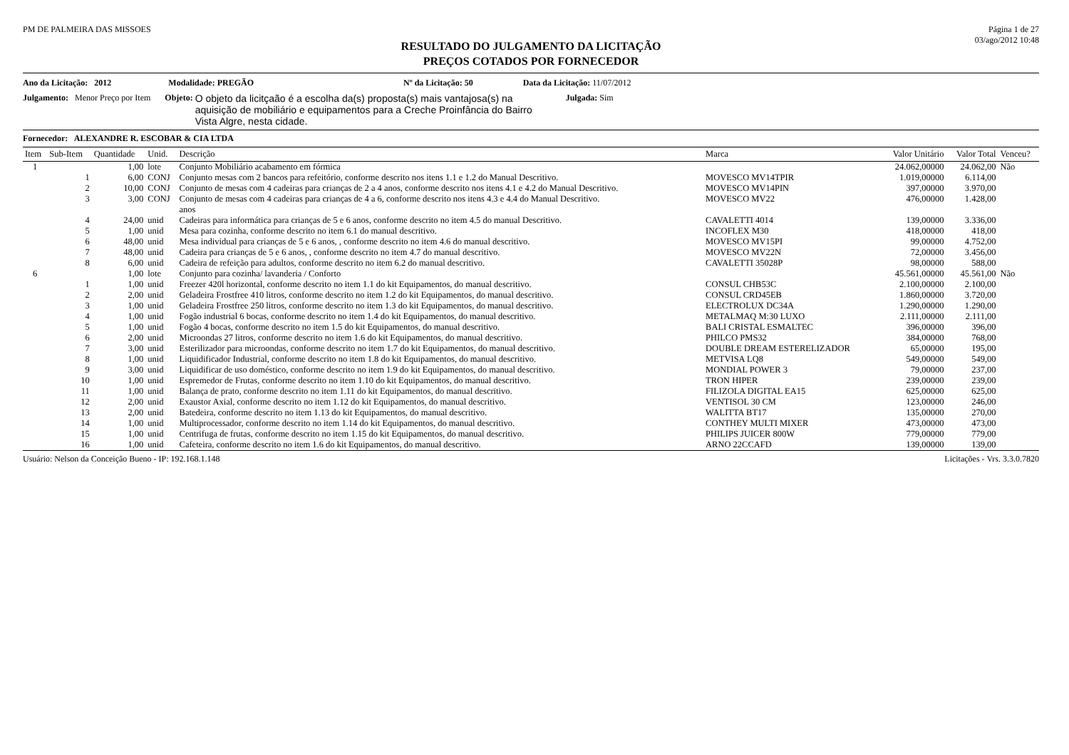PM DE PALMEIRA DAS MISSOES Página 1 de 27
03/ago/2012 10:48
RESULTADO DO JULGAMENTO DA LICITAÇÃO
PREÇOS COTADOS POR FORNECEDOR
Ano da Licitação: 2012 Modalidade: PREGÃO Nº da Licitação: 50 Data da Licitação: 11/07/2012
Julgamento: Menor Preço por Item Objeto: O objeto da licitçaão é a escolha da(s) proposta(s) mais vantajosa(s) na aquisição de mobiliário e equipamentos para a Creche Proinfância do Bairro Vista Algre, nesta cidade. Julgada: Sim
Fornecedor: ALEXANDRE R. ESCOBAR & CIA LTDA
| Item | Sub-Item | Quantidade | Unid. | Descrição | Marca | Valor Unitário | Valor Total | Venceu? |
| --- | --- | --- | --- | --- | --- | --- | --- | --- |
| 1 | | 1,00 | lote | Conjunto Mobiliário acabamento em fórmica | | 24.062,00000 | 24.062,00 | Não |
| | 1 | 6,00 | CONJ | Conjunto mesas com 2 bancos para refeitório, conforme descrito nos itens 1.1 e 1.2 do Manual Descritivo. | MOVESCO MV14TPIR | 1.019,00000 | 6.114,00 | |
| | 2 | 10,00 | CONJ | Conjunto de mesas com 4 cadeiras para crianças de 2 a 4 anos, conforme descrito nos itens 4.1 e 4.2 do Manual Descritivo. | MOVESCO MV14PIN | 397,00000 | 3.970,00 | |
| | 3 | 3,00 | CONJ | Conjunto de mesas com 4 cadeiras para crianças de 4 a 6, conforme descrito nos itens 4.3 e 4.4 do Manual Descritivo. anos | MOVESCO MV22 | 476,00000 | 1.428,00 | |
| | 4 | 24,00 | unid | Cadeiras para informática para crianças de 5 e 6 anos, conforme descrito no item 4.5 do manual Descritivo. | CAVALETTI 4014 | 139,00000 | 3.336,00 | |
| | 5 | 1,00 | unid | Mesa para cozinha, conforme descrito no item 6.1 do manual descritivo. | INCOFLEX M30 | 418,00000 | 418,00 | |
| | 6 | 48,00 | unid | Mesa individual para crianças de 5 e 6 anos, , conforme descrito no item 4.6 do manual descritivo. | MOVESCO MV15PI | 99,00000 | 4.752,00 | |
| | 7 | 48,00 | unid | Cadeira para crianças de 5 e 6 anos, , conforme descrito no item 4.7 do manual descritivo. | MOVESCO MV22N | 72,00000 | 3.456,00 | |
| | 8 | 6,00 | unid | Cadeira de refeição para adultos, conforme descrito no item 6.2 do manual descritivo. | CAVALETTI 35028P | 98,00000 | 588,00 | |
| 6 | | 1,00 | lote | Conjunto para cozinha/ lavanderia / Conforto | | 45.561,00000 | 45.561,00 | Não |
| | 1 | 1,00 | unid | Freezer 420l horizontal, conforme descrito no item 1.1 do kit Equipamentos, do manual descritivo. | CONSUL CHB53C | 2.100,00000 | 2.100,00 | |
| | 2 | 2,00 | unid | Geladeira Frostfree 410 litros, conforme descrito no item 1.2 do kit Equipamentos, do manual descritivo. | CONSUL CRD45EB | 1.860,00000 | 3.720,00 | |
| | 3 | 1,00 | unid | Geladeira Frostfree 250 litros, conforme descrito no item 1.3 do kit Equipamentos, do manual descritivo. | ELECTROLUX DC34A | 1.290,00000 | 1.290,00 | |
| | 4 | 1,00 | unid | Fogão industrial 6 bocas, conforme descrito no item 1.4 do kit Equipamentos, do manual descritivo. | METALMAQ M:30 LUXO | 2.111,00000 | 2.111,00 | |
| | 5 | 1,00 | unid | Fogão 4 bocas, conforme descrito no item 1.5 do kit Equipamentos, do manual descritivo. | BALI CRISTAL ESMALTEC | 396,00000 | 396,00 | |
| | 6 | 2,00 | unid | Microondas 27 litros, conforme descrito no item 1.6 do kit Equipamentos, do manual descritivo. | PHILCO PMS32 | 384,00000 | 768,00 | |
| | 7 | 3,00 | unid | Esterilizador para microondas, conforme descrito no item 1.7 do kit Equipamentos, do manual descritivo. | DOUBLE DREAM ESTERELIZADOR | 65,00000 | 195,00 | |
| | 8 | 1,00 | unid | Liquidificador Industrial, conforme descrito no item 1.8 do kit Equipamentos, do manual descritivo. | METVISA LQ8 | 549,00000 | 549,00 | |
| | 9 | 3,00 | unid | Liquidificar de uso doméstico, conforme descrito no item 1.9 do kit Equipamentos, do manual descritivo. | MONDIAL POWER 3 | 79,00000 | 237,00 | |
| | 10 | 1,00 | unid | Espremedor de Frutas, conforme descrito no item 1.10 do kit Equipamentos, do manual descritivo. | TRON HIPER | 239,00000 | 239,00 | |
| | 11 | 1,00 | unid | Balança de prato, conforme descrito no item 1.11 do kit Equipamentos, do manual descritivo. | FILIZOLA DIGITAL EA15 | 625,00000 | 625,00 | |
| | 12 | 2,00 | unid | Exaustor Axial, conforme descrito no item 1.12 do kit Equipamentos, do manual descritivo. | VENTISOL 30 CM | 123,00000 | 246,00 | |
| | 13 | 2,00 | unid | Batedeira, conforme descrito no item 1.13 do kit Equipamentos, do manual descritivo. | WALITTA BT17 | 135,00000 | 270,00 | |
| | 14 | 1,00 | unid | Multiprocessador, conforme descrito no item 1.14 do kit Equipamentos, do manual descritivo. | CONTHEY MULTI MIXER | 473,00000 | 473,00 | |
| | 15 | 1,00 | unid | Centrifuga de frutas, conforme descrito no item 1.15 do kit Equipamentos, do manual descritivo. | PHILIPS JUICER 800W | 779,00000 | 779,00 | |
| | 16 | 1,00 | unid | Cafeteira, conforme descrito no item 1.6 do kit Equipamentos, do manual descritivo. | ARNO 22CCAFD | 139,00000 | 139,00 | |
Usuário: Nelson da Conceição Bueno - IP: 192.168.1.148 Licitações - Vrs. 3.3.0.7820